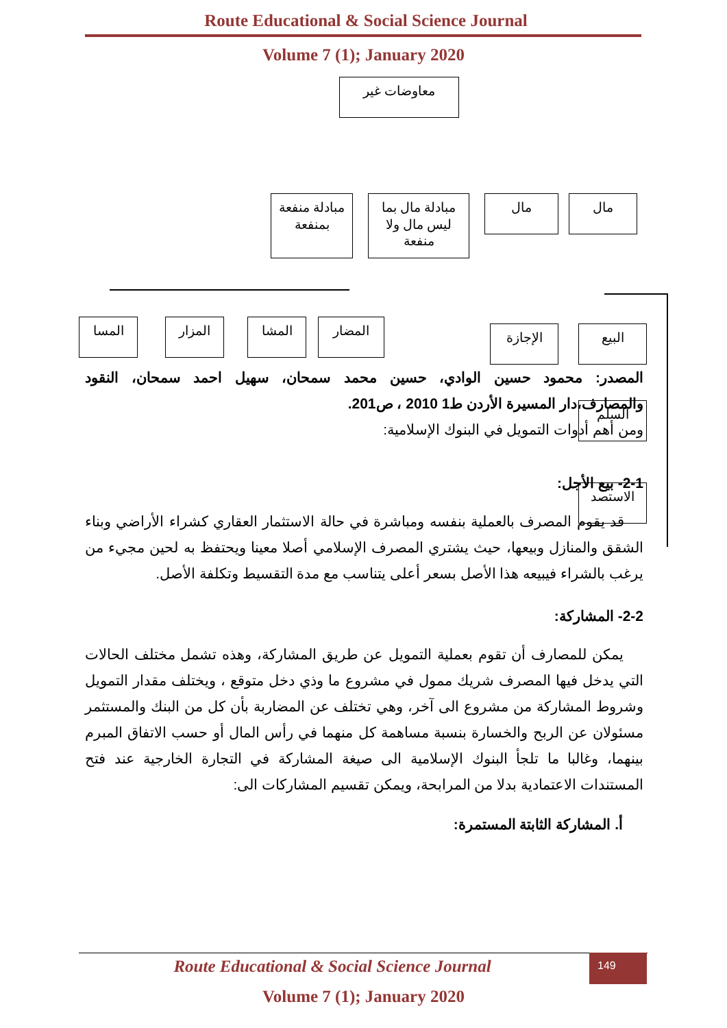Route Educational & Social Science Journal
Volume 7 (1); January 2020
معاوضات غير
مبادلة منفعة بمنفعة
مبادلة مال بما ليس مال ولا منفعة
مال مال
المسا المزار المشا المضار الإجازة البيع
السلم
الاستصد
المصدر: محمود حسين الوادي، حسين محمد سمحان، سهيل احمد سمحان، النقود والمصارف،دار المسيرة الأردن ط1 2010 ، ص201.
ومن أهم أدوات التمويل في البنوك الإسلامية:
2-1- بيع الأجل:
قد يقوم المصرف بالعملية بنفسه ومباشرة في حالة الاستثمار العقاري كشراء الأراضي وبناء الشقق والمنازل وبيعها، حيث يشتري المصرف الإسلامي أصلا معينا ويحتفظ به لحين مجيء من يرغب بالشراء فيبيعه هذا الأصل بسعر أعلى يتناسب مع مدة التقسيط وتكلفة الأصل.
2-2- المشاركة:
يمكن للمصارف أن تقوم بعملية التمويل عن طريق المشاركة، وهذه تشمل مختلف الحالات التي يدخل فيها المصرف شريك ممول في مشروع ما وذي دخل متوقع ، ويختلف مقدار التمويل وشروط المشاركة من مشروع الى آخر، وهي تختلف عن المضاربة بأن كل من البنك والمستثمر مسئولان عن الربح والخسارة بنسبة مساهمة كل منهما في رأس المال أو حسب الاتفاق المبرم بينهما، وغالبا ما تلجأ البنوك الإسلامية الى صيغة المشاركة في التجارة الخارجية عند فتح المستندات الاعتمادية بدلا من المرابحة، ويمكن تقسيم المشاركات الى:
أ. المشاركة الثابتة المستمرة:
149
Route Educational & Social Science Journal
Volume 7 (1); January 2020